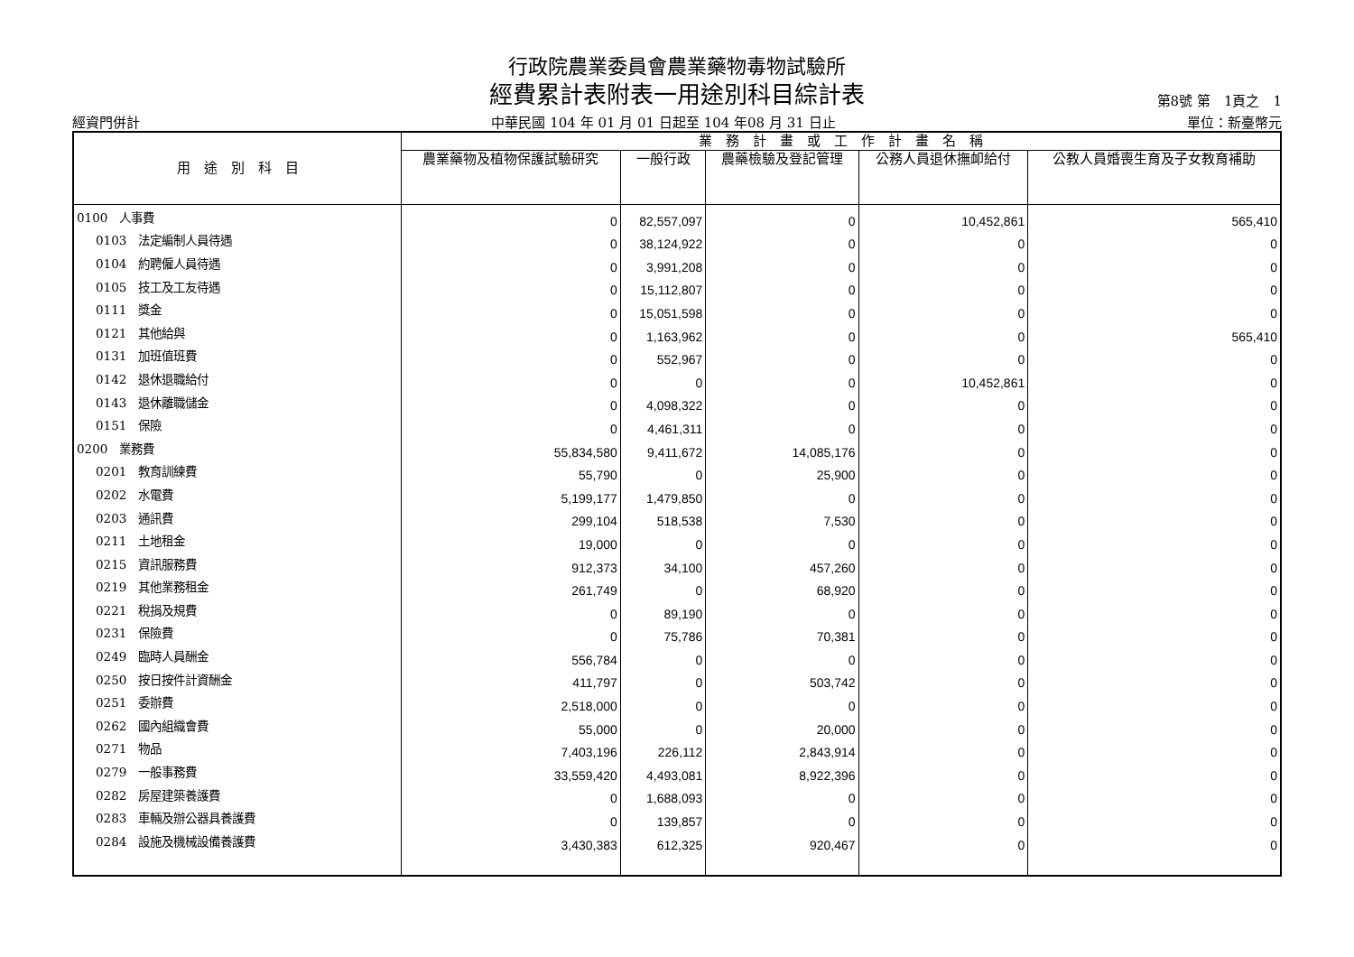行政院農業委員會農業藥物毒物試驗所
經費累計表附表一用途別科目綜計表
第8號 第　1頁之　1
經資門併計 中華民國 104 年 01 月 01 日起至 104 年08 月 31 日止 單位：新臺幣元
| 用 途 別 科 目 | 業 務 計 畫 或 工 作 計 畫 名 稱 | | | | |
| --- | --- | --- | --- | --- | --- |
| | 農業藥物及植物保護試驗研究 | 一般行政 | 農藥檢驗及登記管理 | 公務人員退休撫卹給付 | 公教人員婚喪生育及子女教育補助 |
| 0100 人事費 | 0 | 82,557,097 | 0 | 10,452,861 | 565,410 |
| 0103 法定編制人員待遇 | 0 | 38,124,922 | 0 | 0 | 0 |
| 0104 約聘僱人員待遇 | 0 | 3,991,208 | 0 | 0 | 0 |
| 0105 技工及工友待遇 | 0 | 15,112,807 | 0 | 0 | 0 |
| 0111 獎金 | 0 | 15,051,598 | 0 | 0 | 0 |
| 0121 其他給與 | 0 | 1,163,962 | 0 | 0 | 565,410 |
| 0131 加班值班費 | 0 | 552,967 | 0 | 0 | 0 |
| 0142 退休退職給付 | 0 | 0 | 0 | 10,452,861 | 0 |
| 0143 退休離職儲金 | 0 | 4,098,322 | 0 | 0 | 0 |
| 0151 保險 | 0 | 4,461,311 | 0 | 0 | 0 |
| 0200 業務費 | 55,834,580 | 9,411,672 | 14,085,176 | 0 | 0 |
| 0201 教育訓練費 | 55,790 | 0 | 25,900 | 0 | 0 |
| 0202 水電費 | 5,199,177 | 1,479,850 | 0 | 0 | 0 |
| 0203 通訊費 | 299,104 | 518,538 | 7,530 | 0 | 0 |
| 0211 土地租金 | 19,000 | 0 | 0 | 0 | 0 |
| 0215 資訊服務費 | 912,373 | 34,100 | 457,260 | 0 | 0 |
| 0219 其他業務租金 | 261,749 | 0 | 68,920 | 0 | 0 |
| 0221 稅捐及規費 | 0 | 89,190 | 0 | 0 | 0 |
| 0231 保險費 | 0 | 75,786 | 70,381 | 0 | 0 |
| 0249 臨時人員酬金 | 556,784 | 0 | 0 | 0 | 0 |
| 0250 按日按件計資酬金 | 411,797 | 0 | 503,742 | 0 | 0 |
| 0251 委辦費 | 2,518,000 | 0 | 0 | 0 | 0 |
| 0262 國內組織會費 | 55,000 | 0 | 20,000 | 0 | 0 |
| 0271 物品 | 7,403,196 | 226,112 | 2,843,914 | 0 | 0 |
| 0279 一般事務費 | 33,559,420 | 4,493,081 | 8,922,396 | 0 | 0 |
| 0282 房屋建築養護費 | 0 | 1,688,093 | 0 | 0 | 0 |
| 0283 車輛及辦公器具養護費 | 0 | 139,857 | 0 | 0 | 0 |
| 0284 設施及機械設備養護費 | 3,430,383 | 612,325 | 920,467 | 0 | 0 |